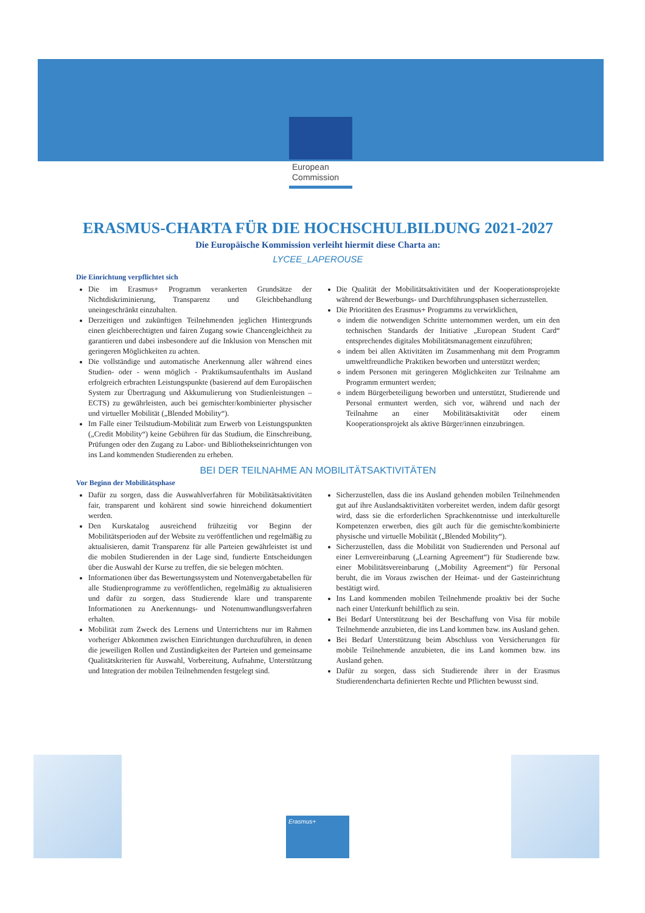European
Commission
ERASMUS-CHARTA FÜR DIE HOCHSCHULBILDUNG 2021-2027
Die Europäische Kommission verleiht hiermit diese Charta an:
LYCEE_LAPEROUSE
Die Einrichtung verpflichtet sich
Die im Erasmus+ Programm verankerten Grundsätze der Nichtdiskriminierung, Transparenz und Gleichbehandlung uneingeschränkt einzuhalten.
Derzeitigen und zukünftigen Teilnehmenden jeglichen Hintergrunds einen gleichberechtigten und fairen Zugang sowie Chancengleichheit zu garantieren und dabei insbesondere auf die Inklusion von Menschen mit geringeren Möglichkeiten zu achten.
Die vollständige und automatische Anerkennung aller während eines Studien- oder - wenn möglich - Praktikumsaufenthalts im Ausland erfolgreich erbrachten Leistungspunkte (basierend auf dem Europäischen System zur Übertragung und Akkumulierung von Studienleistungen – ECTS) zu gewährleisten, auch bei gemischter/kombinierter physischer und virtueller Mobilität („Blended Mobility“).
Im Falle einer Teilstudium-Mobilität zum Erwerb von Leistungspunkten („Credit Mobility“) keine Gebühren für das Studium, die Einschreibung, Prüfungen oder den Zugang zu Labor- und Bibliothekseinrichtungen von ins Land kommenden Studierenden zu erheben.
Die Qualität der Mobilitätsaktivitäten und der Kooperationsprojekte während der Bewerbungs- und Durchführungsphasen sicherzustellen.
Die Prioritäten des Erasmus+ Programms zu verwirklichen,
indem die notwendigen Schritte unternommen werden, um ein den technischen Standards der Initiative „European Student Card“ entsprechendes digitales Mobilitätsmanagement einzuführen;
indem bei allen Aktivitäten im Zusammenhang mit dem Programm umweltfreundliche Praktiken beworben und unterstützt werden;
indem Personen mit geringeren Möglichkeiten zur Teilnahme am Programm ermuntert werden;
indem Bürgerbeteiligung beworben und unterstützt, Studierende und Personal ermuntert werden, sich vor, während und nach der Teilnahme an einer Mobilitätsaktivität oder einem Kooperationsprojekt als aktive Bürger/innen einzubringen.
BEI DER TEILNAHME AN MOBILITÄTSAKTIVITÄTEN
Vor Beginn der Mobilitätsphase
Dafür zu sorgen, dass die Auswahlverfahren für Mobilitätsaktivitäten fair, transparent und kohärent sind sowie hinreichend dokumentiert werden.
Den Kurskatalog ausreichend frühzeitig vor Beginn der Mobilitätsperioden auf der Website zu veröffentlichen und regelmäßig zu aktualisieren, damit Transparenz für alle Parteien gewährleistet ist und die mobilen Studierenden in der Lage sind, fundierte Entscheidungen über die Auswahl der Kurse zu treffen, die sie belegen möchten.
Informationen über das Bewertungssystem und Notenvergabetabellen für alle Studienprogramme zu veröffentlichen, regelmäßig zu aktualisieren und dafür zu sorgen, dass Studierende klare und transparente Informationen zu Anerkennungs- und Notenumwandlungsverfahren erhalten.
Mobilität zum Zweck des Lernens und Unterrichtens nur im Rahmen vorheriger Abkommen zwischen Einrichtungen durchzuführen, in denen die jeweiligen Rollen und Zuständigkeiten der Parteien und gemeinsame Qualitätskriterien für Auswahl, Vorbereitung, Aufnahme, Unterstützung und Integration der mobilen Teilnehmenden festgelegt sind.
Sicherzustellen, dass die ins Ausland gehenden mobilen Teilnehmenden gut auf ihre Auslandsaktivitäten vorbereitet werden, indem dafür gesorgt wird, dass sie die erforderlichen Sprachkenntnisse und interkulturelle Kompetenzen erwerben, dies gilt auch für die gemischte/kombinierte physische und virtuelle Mobilität („Blended Mobility“).
Sicherzustellen, dass die Mobilität von Studierenden und Personal auf einer Lernvereinbarung („Learning Agreement“) für Studierende bzw. einer Mobilitätsvereinbarung („Mobility Agreement“) für Personal beruht, die im Voraus zwischen der Heimat- und der Gasteinrichtung bestätigt wird.
Ins Land kommenden mobilen Teilnehmende proaktiv bei der Suche nach einer Unterkunft behilflich zu sein.
Bei Bedarf Unterstützung bei der Beschaffung von Visa für mobile Teilnehmende anzubieten, die ins Land kommen bzw. ins Ausland gehen.
Bei Bedarf Unterstützung beim Abschluss von Versicherungen für mobile Teilnehmende anzubieten, die ins Land kommen bzw. ins Ausland gehen.
Dafür zu sorgen, dass sich Studierende ihrer in der Erasmus Studierendencharta definierten Rechte und Pflichten bewusst sind.
Erasmus+